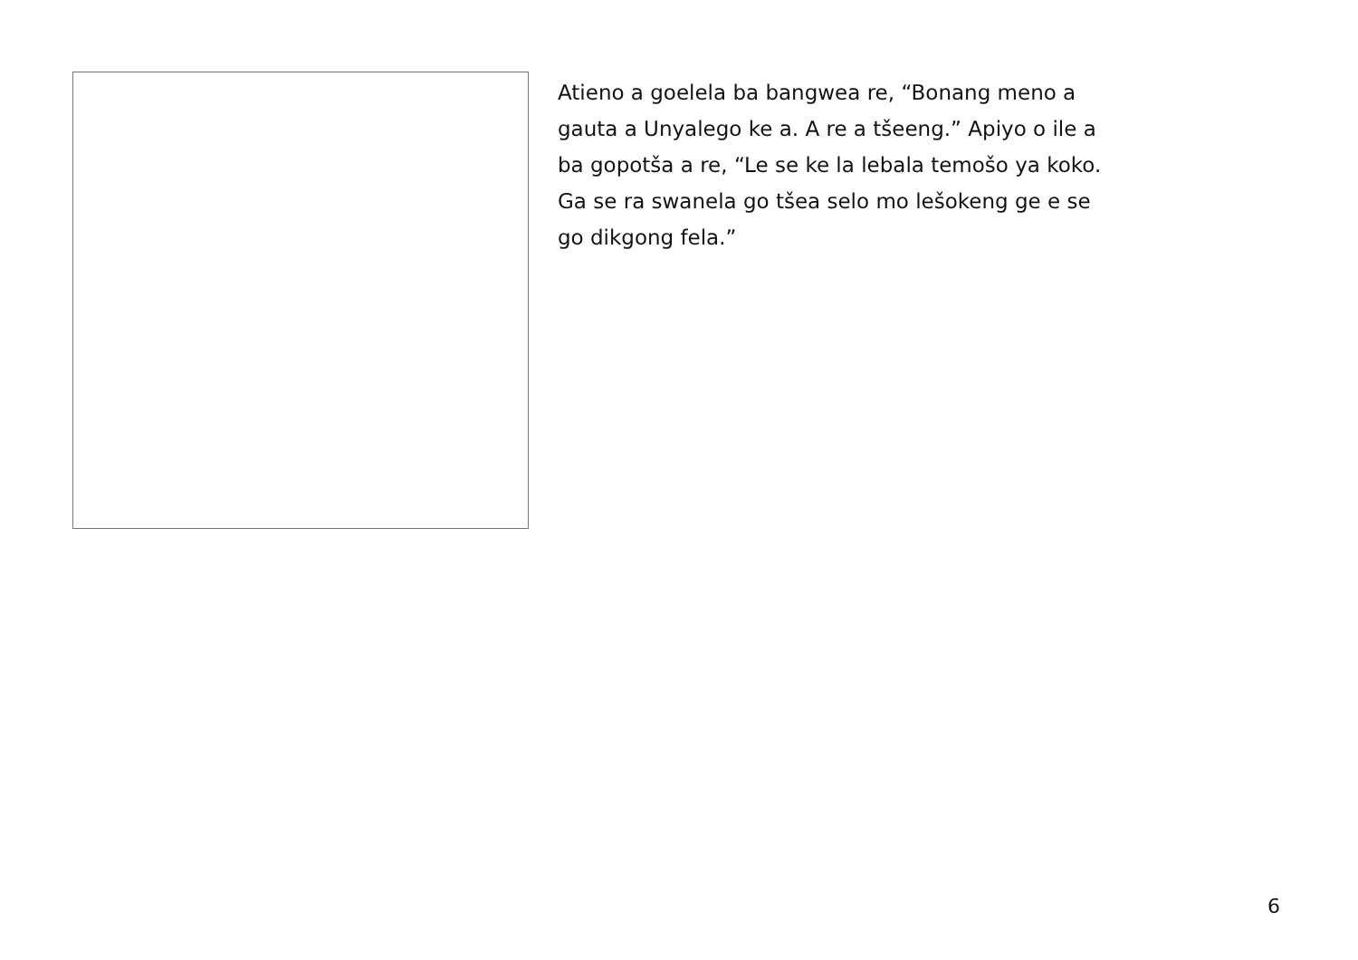Atieno a goelela ba bangwea re, “Bonang meno a
gauta a Unyalego ke a. A re a tšeeng.” Apiyo o ile a
ba gopotša a re, “Le se ke la lebala temošo ya koko.
Ga se ra swanela go tšea selo mo lešokeng ge e se
go dikgong fela.”
6